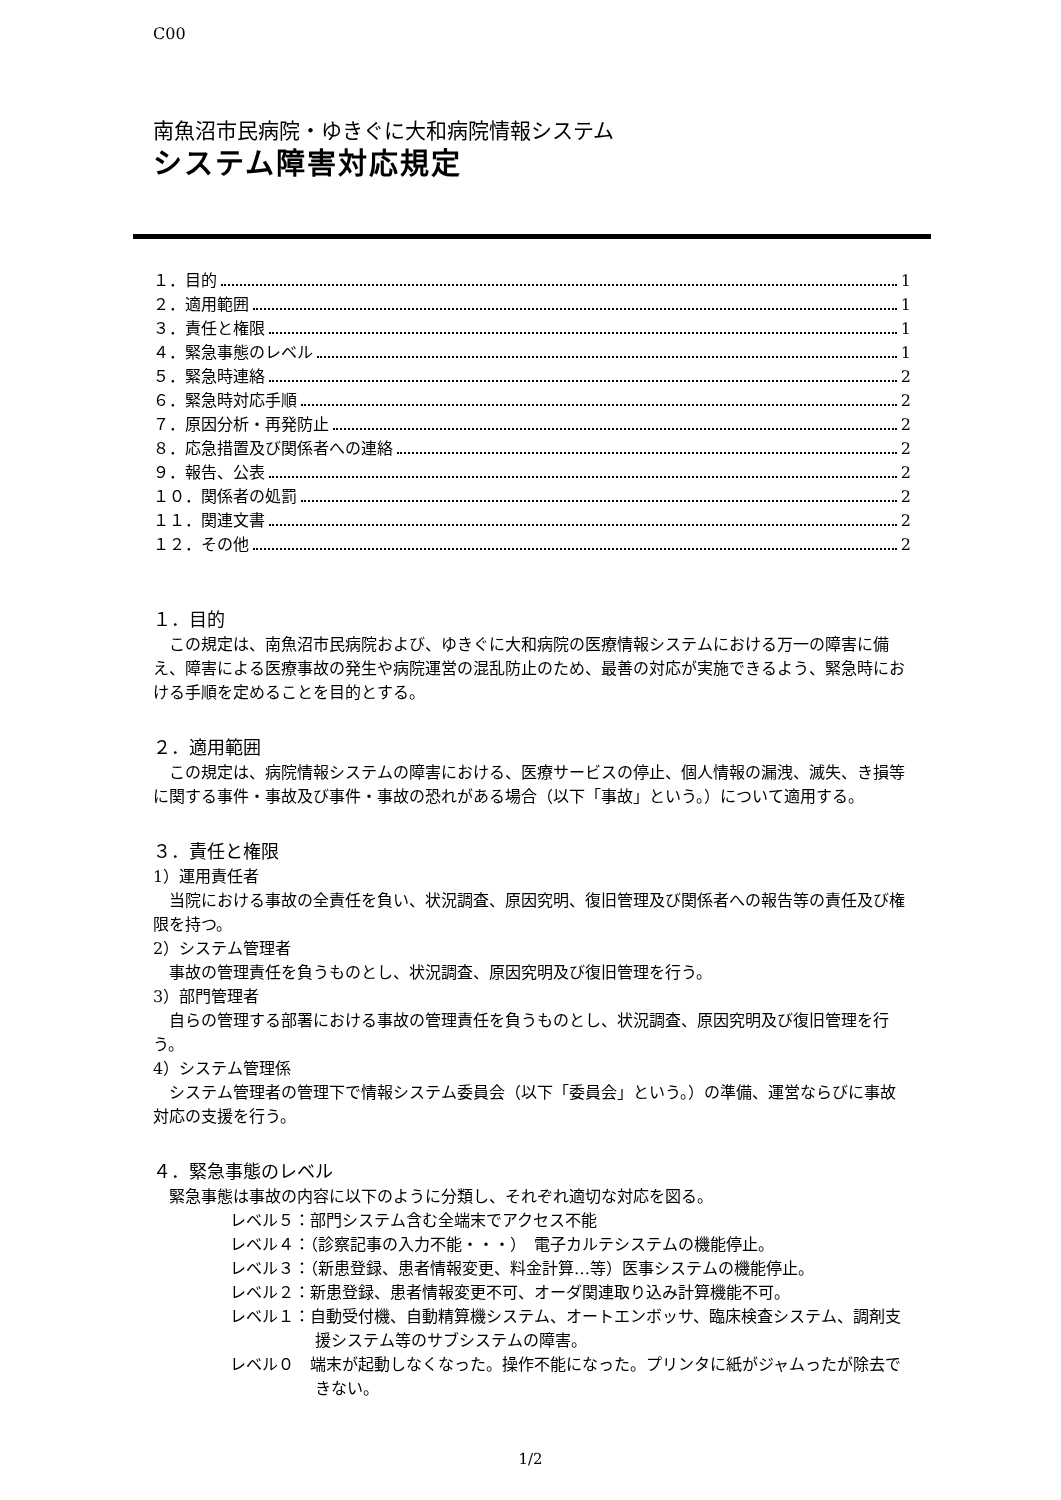C00
南魚沼市民病院・ゆきぐに大和病院情報システム
システム障害対応規定
１．目的 1
２．適用範囲 1
３．責任と権限 1
４．緊急事態のレベル 1
５．緊急時連絡 2
６．緊急時対応手順 2
７．原因分析・再発防止 2
８．応急措置及び関係者への連絡 2
９．報告、公表 2
１０．関係者の処罰 2
１１．関連文書 2
１２．その他 2
１．目的
この規定は、南魚沼市民病院および、ゆきぐに大和病院の医療情報システムにおける万一の障害に備え、障害による医療事故の発生や病院運営の混乱防止のため、最善の対応が実施できるよう、緊急時における手順を定めることを目的とする。
２．適用範囲
この規定は、病院情報システムの障害における、医療サービスの停止、個人情報の漏洩、滅失、き損等に関する事件・事故及び事件・事故の恐れがある場合（以下「事故」という。）について適用する。
３．責任と権限
1）運用責任者
当院における事故の全責任を負い、状況調査、原因究明、復旧管理及び関係者への報告等の責任及び権限を持つ。
2）システム管理者
事故の管理責任を負うものとし、状況調査、原因究明及び復旧管理を行う。
3）部門管理者
自らの管理する部署における事故の管理責任を負うものとし、状況調査、原因究明及び復旧管理を行う。
4）システム管理係
システム管理者の管理下で情報システム委員会（以下「委員会」という。）の準備、運営ならびに事故対応の支援を行う。
４．緊急事態のレベル
緊急事態は事故の内容に以下のように分類し、それぞれ適切な対応を図る。
レベル５：部門システム含む全端末でアクセス不能
レベル４：（診察記事の入力不能・・・）　電子カルテシステムの機能停止。
レベル３：（新患登録、患者情報変更、料金計算…等）医事システムの機能停止。
レベル２：新患登録、患者情報変更不可、オーダ関連取り込み計算機能不可。
レベル１：自動受付機、自動精算機システム、オートエンボッサ、臨床検査システム、調剤支援システム等のサブシステムの障害。
レベル０　端末が起動しなくなった。操作不能になった。プリンタに紙がジャムったが除去できない。
1/2